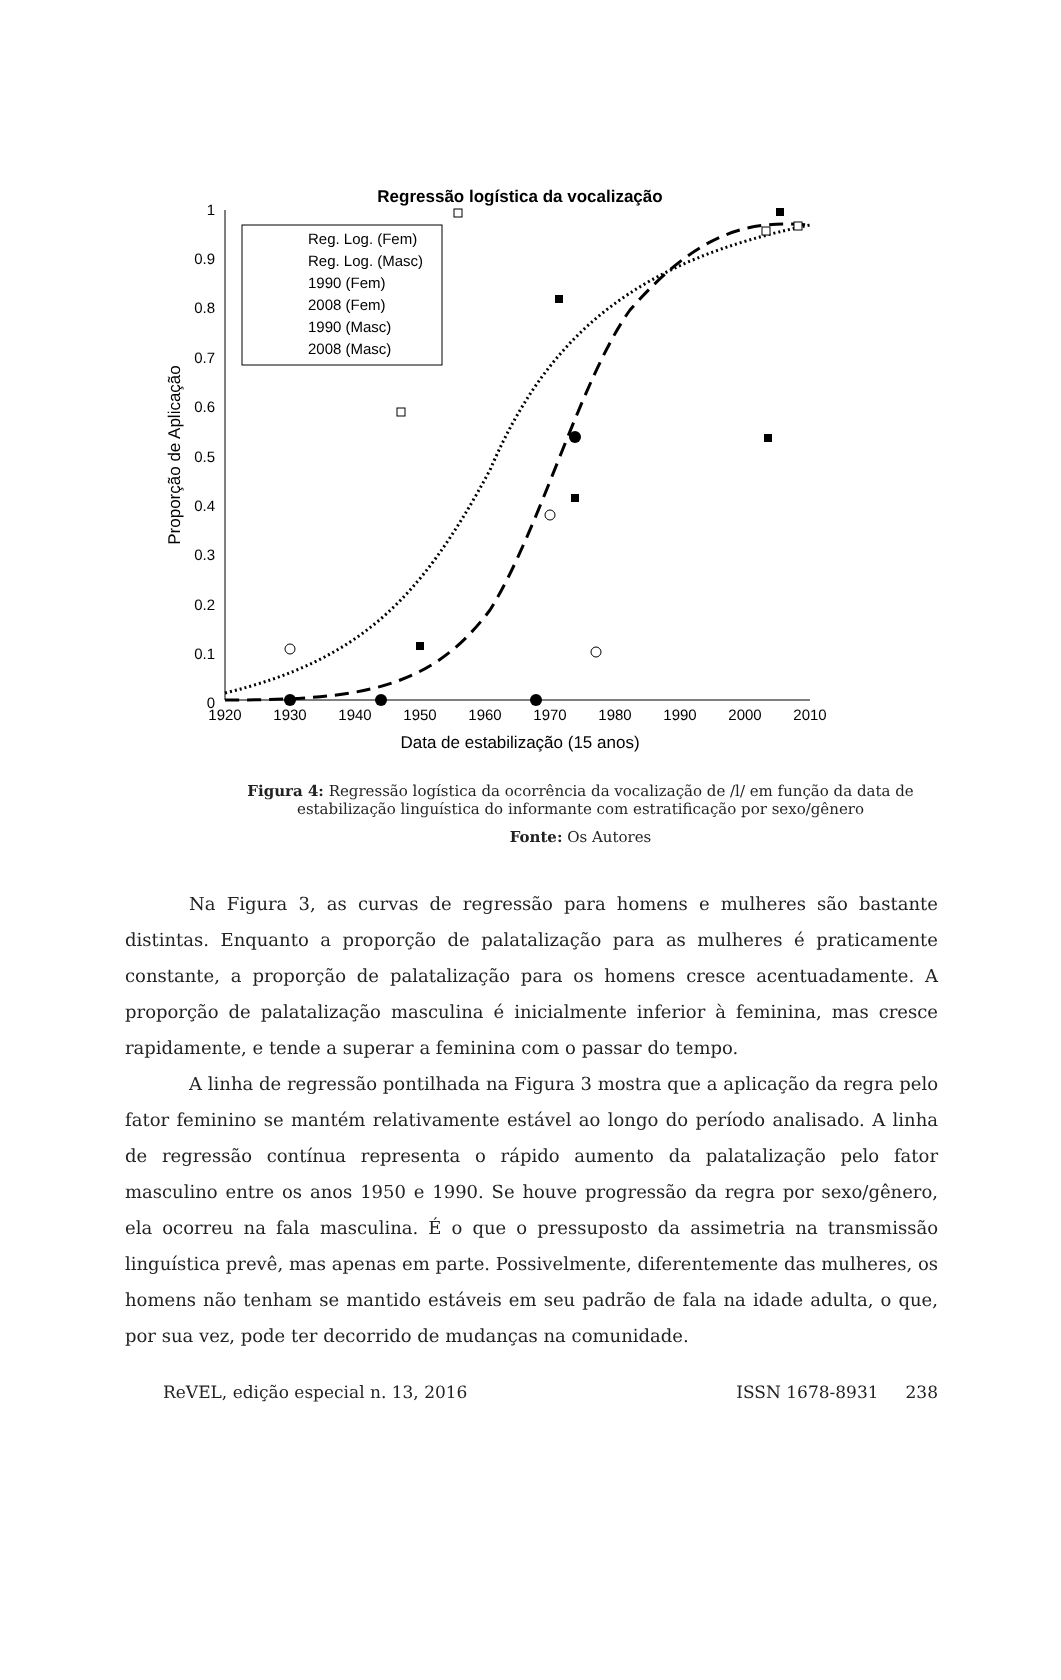Regressão logística da vocalização
1
0.9
0.8
0.7
0.6
0.5
0.4
0.3
0.2
0.1
0
1920
1930
1940
1950
1960
1970
1980
1990
2000
2010
Data de estabilização (15 anos)
Proporção de Aplicação
Reg. Log. (Fem)
Reg. Log. (Masc)
1990 (Fem)
2008 (Fem)
1990 (Masc)
2008 (Masc)
Figura 4: Regressão logística da ocorrência da vocalização de /l/ em função da data de estabilização linguística do informante com estratificação por sexo/gênero
Fonte: Os Autores
Na Figura 3, as curvas de regressão para homens e mulheres são bastante distintas. Enquanto a proporção de palatalização para as mulheres é praticamente constante, a proporção de palatalização para os homens cresce acentuadamente. A proporção de palatalização masculina é inicialmente inferior à feminina, mas cresce rapidamente, e tende a superar a feminina com o passar do tempo.
A linha de regressão pontilhada na Figura 3 mostra que a aplicação da regra pelo fator feminino se mantém relativamente estável ao longo do período analisado. A linha de regressão contínua representa o rápido aumento da palatalização pelo fator masculino entre os anos 1950 e 1990. Se houve progressão da regra por sexo/gênero, ela ocorreu na fala masculina. É o que o pressuposto da assimetria na transmissão linguística prevê, mas apenas em parte. Possivelmente, diferentemente das mulheres, os homens não tenham se mantido estáveis em seu padrão de fala na idade adulta, o que, por sua vez, pode ter decorrido de mudanças na comunidade.
ReVEL, edição especial n. 13, 2016 ISSN 1678-8931 238